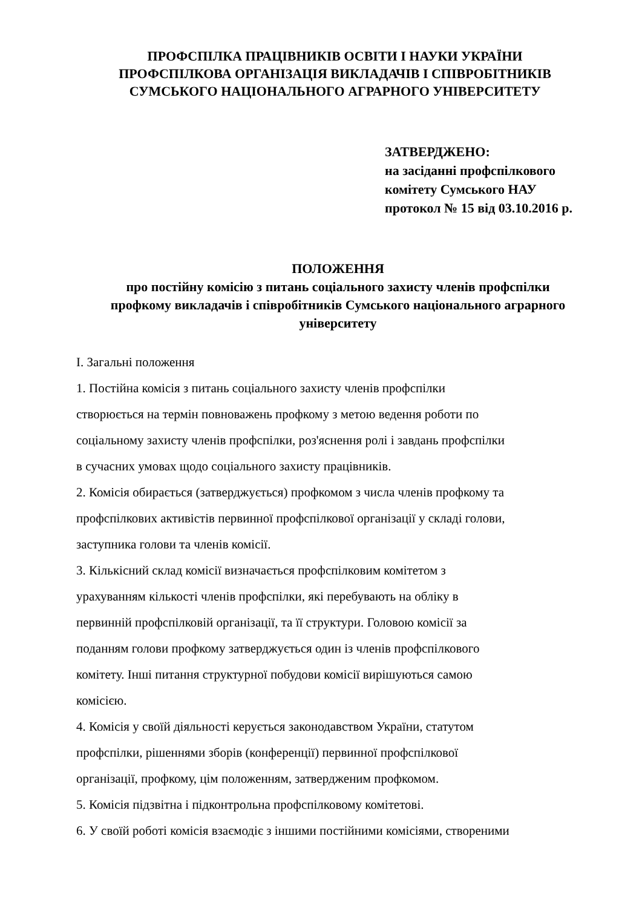ПРОФСПІЛКА ПРАЦІВНИКІВ ОСВІТИ І НАУКИ УКРАЇНИ
ПРОФСПІЛКОВА ОРГАНІЗАЦІЯ ВИКЛАДАЧІВ І СПІВРОБІТНИКІВ
СУМСЬКОГО НАЦІОНАЛЬНОГО АГРАРНОГО УНІВЕРСИТЕТУ
ЗАТВЕРДЖЕНО:
на засіданні профспілкового
комітету Сумського НАУ
протокол № 15 від 03.10.2016 р.
ПОЛОЖЕННЯ
про постійну комісію з питань соціального захисту членів профспілки
профкому викладачів і співробітників Сумського національного аграрного
університету
I. Загальні положення
1. Постійна комісія з питань соціального захисту членів профспілки
створюється на термін повноважень профкому з метою ведення роботи по
соціальному захисту членів профспілки, роз'яснення ролі і завдань профспілки
в сучасних умовах щодо соціального захисту працівників.
2. Комісія обирається (затверджується) профкомом з числа членів профкому та
профспілкових активістів первинної профспілкової організації у складі голови,
заступника голови та членів комісії.
3. Кількісний склад комісії визначається профспілковим комітетом з
урахуванням кількості членів профспілки, які перебувають на обліку в
первинній профспілковій організації, та її структури. Головою комісії за
поданням голови профкому затверджується один із членів профспілкового
комітету. Інші питання структурної побудови комісії вирішуються самою
комісією.
4. Комісія у своїй діяльності керується законодавством України, статутом
профспілки, рішеннями зборів (конференції) первинної профспілкової
організації, профкому, цім положенням, затвердженим профкомом.
5. Комісія підзвітна і підконтрольна профспілковому комітетові.
6. У своїй роботі комісія взаємодіє з іншими постійними комісіями, створеними